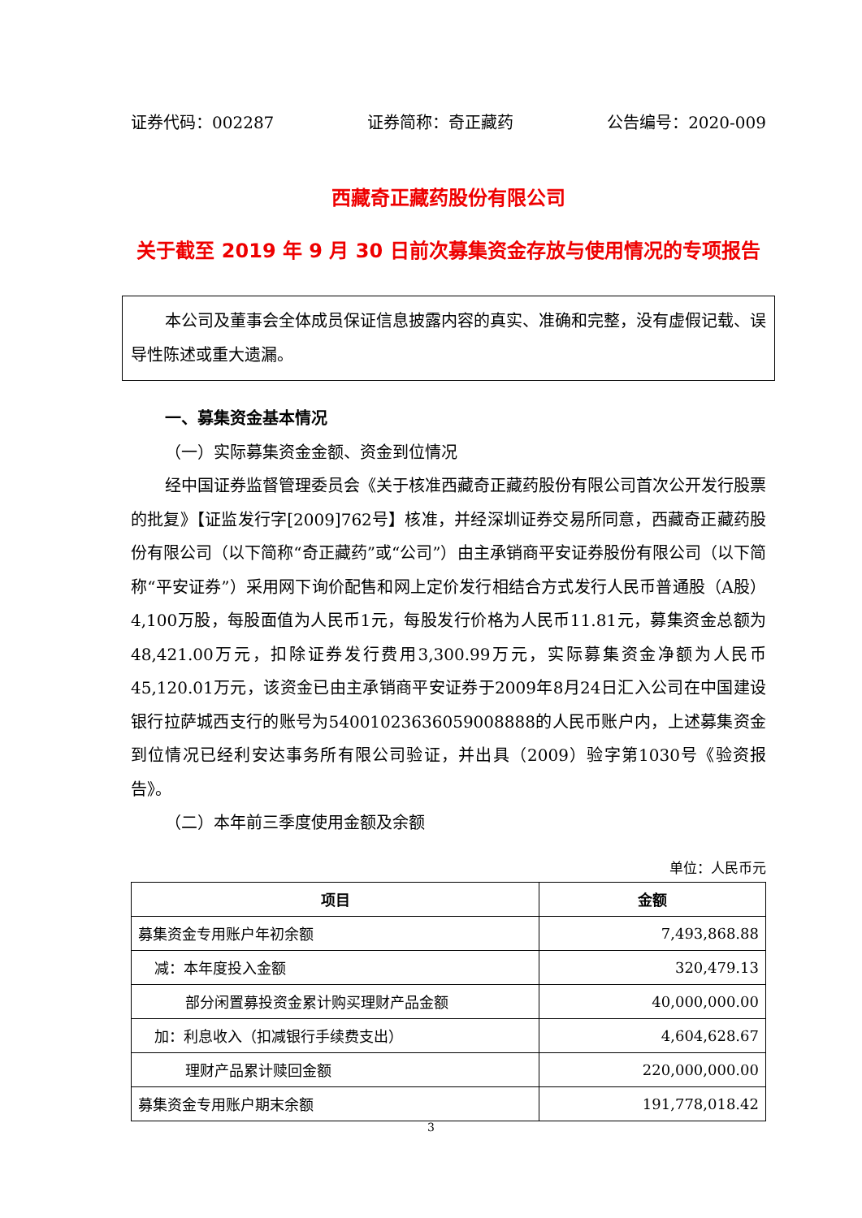证券代码：002287 证券简称：奇正藏药 公告编号：2020-009
西藏奇正藏药股份有限公司
关于截至 2019 年 9 月 30 日前次募集资金存放与使用情况的专项报告
本公司及董事会全体成员保证信息披露内容的真实、准确和完整，没有虚假记载、误导性陈述或重大遗漏。
一、募集资金基本情况
（一）实际募集资金金额、资金到位情况
经中国证券监督管理委员会《关于核准西藏奇正藏药股份有限公司首次公开发行股票的批复》【证监发行字[2009]762号】核准，并经深圳证券交易所同意，西藏奇正藏药股份有限公司（以下简称“奇正藏药”或“公司”）由主承销商平安证券股份有限公司（以下简称“平安证券”）采用网下询价配售和网上定价发行相结合方式发行人民币普通股（A股）4,100万股，每股面值为人民币1元，每股发行价格为人民币11.81元，募集资金总额为48,421.00万元，扣除证券发行费用3,300.99万元，实际募集资金净额为人民币45,120.01万元，该资金已由主承销商平安证券于2009年8月24日汇入公司在中国建设银行拉萨城西支行的账号为54001023636059008888的人民币账户内，上述募集资金到位情况已经利安达事务所有限公司验证，并出具（2009）验字第1030号《验资报告》。
（二）本年前三季度使用金额及余额
单位：人民币元
| 项目 | 金额 |
| --- | --- |
| 募集资金专用账户年初余额 | 7,493,868.88 |
| 减：本年度投入金额 | 320,479.13 |
| 部分闲置募投资金累计购买理财产品金额 | 40,000,000.00 |
| 加：利息收入（扣减银行手续费支出） | 4,604,628.67 |
| 理财产品累计赎回金额 | 220,000,000.00 |
| 募集资金专用账户期末余额 | 191,778,018.42 |
3